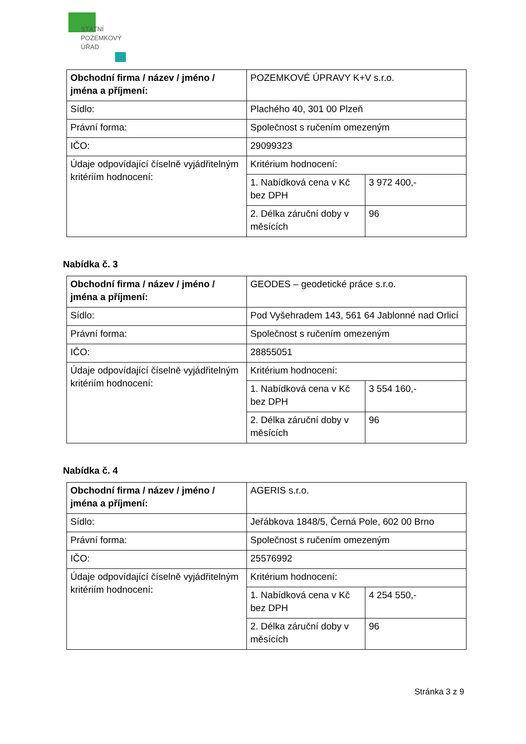STÁTNÍ
POZEMKOVÝ
ÚŘAD
| Obchodní firma / název / jméno / jména a příjmení: | POZEMKOVÉ ÚPRAVY K+V s.r.o. | |
| Sídlo: | Plachého 40, 301 00 Plzeň | |
| Právní forma: | Společnost s ručením omezeným | |
| IČO: | 29099323 | |
| Údaje odpovídající číselně vyjádřitelným kritériím hodnocení: | Kritérium hodnocení: | |
| | 1. Nabídková cena v Kč bez DPH | 3 972 400,- |
| | 2. Délka záruční doby v měsících | 96 |
Nabídka č. 3
| Obchodní firma / název / jméno / jména a příjmení: | GEODES – geodetické práce s.r.o. | |
| Sídlo: | Pod Vyšehradem 143, 561 64 Jablonné nad Orlicí | |
| Právní forma: | Společnost s ručením omezeným | |
| IČO: | 28855051 | |
| Údaje odpovídající číselně vyjádřitelným kritériím hodnocení: | Kritérium hodnocení: | |
| | 1. Nabídková cena v Kč bez DPH | 3 554 160,- |
| | 2. Délka záruční doby v měsících | 96 |
Nabídka č. 4
| Obchodní firma / název / jméno / jména a příjmení: | AGERIS s.r.o. | |
| Sídlo: | Jeřábkova 1848/5, Černá Pole, 602 00 Brno | |
| Právní forma: | Společnost s ručením omezeným | |
| IČO: | 25576992 | |
| Údaje odpovídající číselně vyjádřitelným kritériím hodnocení: | Kritérium hodnocení: | |
| | 1. Nabídková cena v Kč bez DPH | 4 254 550,- |
| | 2. Délka záruční doby v měsících | 96 |
Stránka 3 z 9